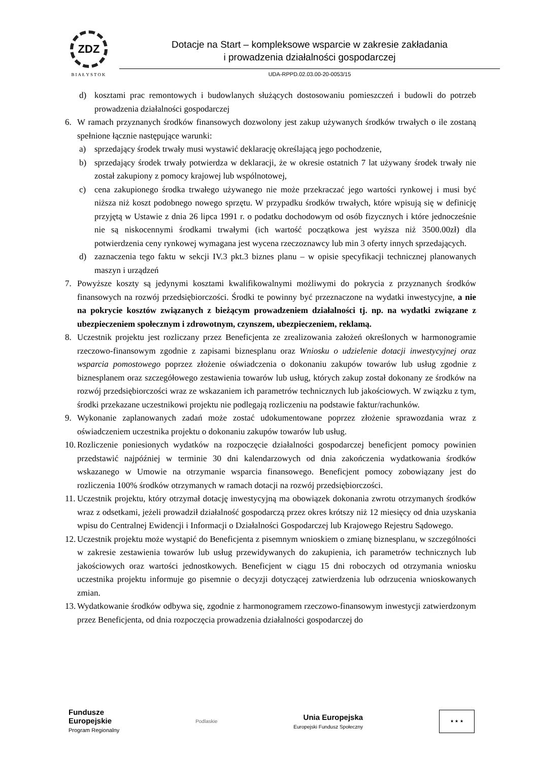ZDZ
BIAŁYSTOK
Dotacje na Start – kompleksowe wsparcie w zakresie zakładania
i prowadzenia działalności gospodarczej
UDA-RPPD.02.03.00-20-0053/15
d) kosztami prac remontowych i budowlanych służących dostosowaniu pomieszczeń i budowli do potrzeb prowadzenia działalności gospodarczej
6. W ramach przyznanych środków finansowych dozwolony jest zakup używanych środków trwałych o ile zostaną spełnione łącznie następujące warunki:
a) sprzedający środek trwały musi wystawić deklarację określającą jego pochodzenie,
b) sprzedający środek trwały potwierdza w deklaracji, że w okresie ostatnich 7 lat używany środek trwały nie został zakupiony z pomocy krajowej lub wspólnotowej,
c) cena zakupionego środka trwałego używanego nie może przekraczać jego wartości rynkowej i musi być niższa niż koszt podobnego nowego sprzętu. W przypadku środków trwałych, które wpisują się w definicję przyjętą w Ustawie z dnia 26 lipca 1991 r. o podatku dochodowym od osób fizycznych i które jednocześnie nie są niskocennymi środkami trwałymi (ich wartość początkowa jest wyższa niż 3500.00zł) dla potwierdzenia ceny rynkowej wymagana jest wycena rzeczoznawcy lub min 3 oferty innych sprzedających.
d) zaznaczenia tego faktu w sekcji IV.3 pkt.3 biznes planu – w opisie specyfikacji technicznej planowanych maszyn i urządzeń
7. Powyższe koszty są jedynymi kosztami kwalifikowalnymi możliwymi do pokrycia z przyznanych środków finansowych na rozwój przedsiębiorczości. Środki te powinny być przeznaczone na wydatki inwestycyjne, a nie na pokrycie kosztów związanych z bieżącym prowadzeniem działalności tj. np. na wydatki związane z ubezpieczeniem społecznym i zdrowotnym, czynszem, ubezpieczeniem, reklamą.
8. Uczestnik projektu jest rozliczany przez Beneficjenta ze zrealizowania założeń określonych w harmonogramie rzeczowo-finansowym zgodnie z zapisami biznesplanu oraz Wniosku o udzielenie dotacji inwestycyjnej oraz wsparcia pomostowego poprzez złożenie oświadczenia o dokonaniu zakupów towarów lub usług zgodnie z biznesplanem oraz szczegółowego zestawienia towarów lub usług, których zakup został dokonany ze środków na rozwój przedsiębiorczości wraz ze wskazaniem ich parametrów technicznych lub jakościowych. W związku z tym, środki przekazane uczestnikowi projektu nie podlegają rozliczeniu na podstawie faktur/rachunków.
9. Wykonanie zaplanowanych zadań może zostać udokumentowane poprzez złożenie sprawozdania wraz z oświadczeniem uczestnika projektu o dokonaniu zakupów towarów lub usług.
10. Rozliczenie poniesionych wydatków na rozpoczęcie działalności gospodarczej beneficjent pomocy powinien przedstawić najpóźniej w terminie 30 dni kalendarzowych od dnia zakończenia wydatkowania środków wskazanego w Umowie na otrzymanie wsparcia finansowego. Beneficjent pomocy zobowiązany jest do rozliczenia 100% środków otrzymanych w ramach dotacji na rozwój przedsiębiorczości.
11. Uczestnik projektu, który otrzymał dotację inwestycyjną ma obowiązek dokonania zwrotu otrzymanych środków wraz z odsetkami, jeżeli prowadził działalność gospodarczą przez okres krótszy niż 12 miesięcy od dnia uzyskania wpisu do Centralnej Ewidencji i Informacji o Działalności Gospodarczej lub Krajowego Rejestru Sądowego.
12. Uczestnik projektu może wystąpić do Beneficjenta z pisemnym wnioskiem o zmianę biznesplanu, w szczególności w zakresie zestawienia towarów lub usług przewidywanych do zakupienia, ich parametrów technicznych lub jakościowych oraz wartości jednostkowych. Beneficjent w ciągu 15 dni roboczych od otrzymania wniosku uczestnika projektu informuje go pisemnie o decyzji dotyczącej zatwierdzenia lub odrzucenia wnioskowanych zmian.
13. Wydatkowanie środków odbywa się, zgodnie z harmonogramem rzeczowo-finansowym inwestycji zatwierdzonym przez Beneficjenta, od dnia rozpoczęcia prowadzenia działalności gospodarczej do
Fundusze
Europejskie
Program Regionalny
Podlaskie
Unia Europejska
Europejski Fundusz Społeczny
★ ★ ★